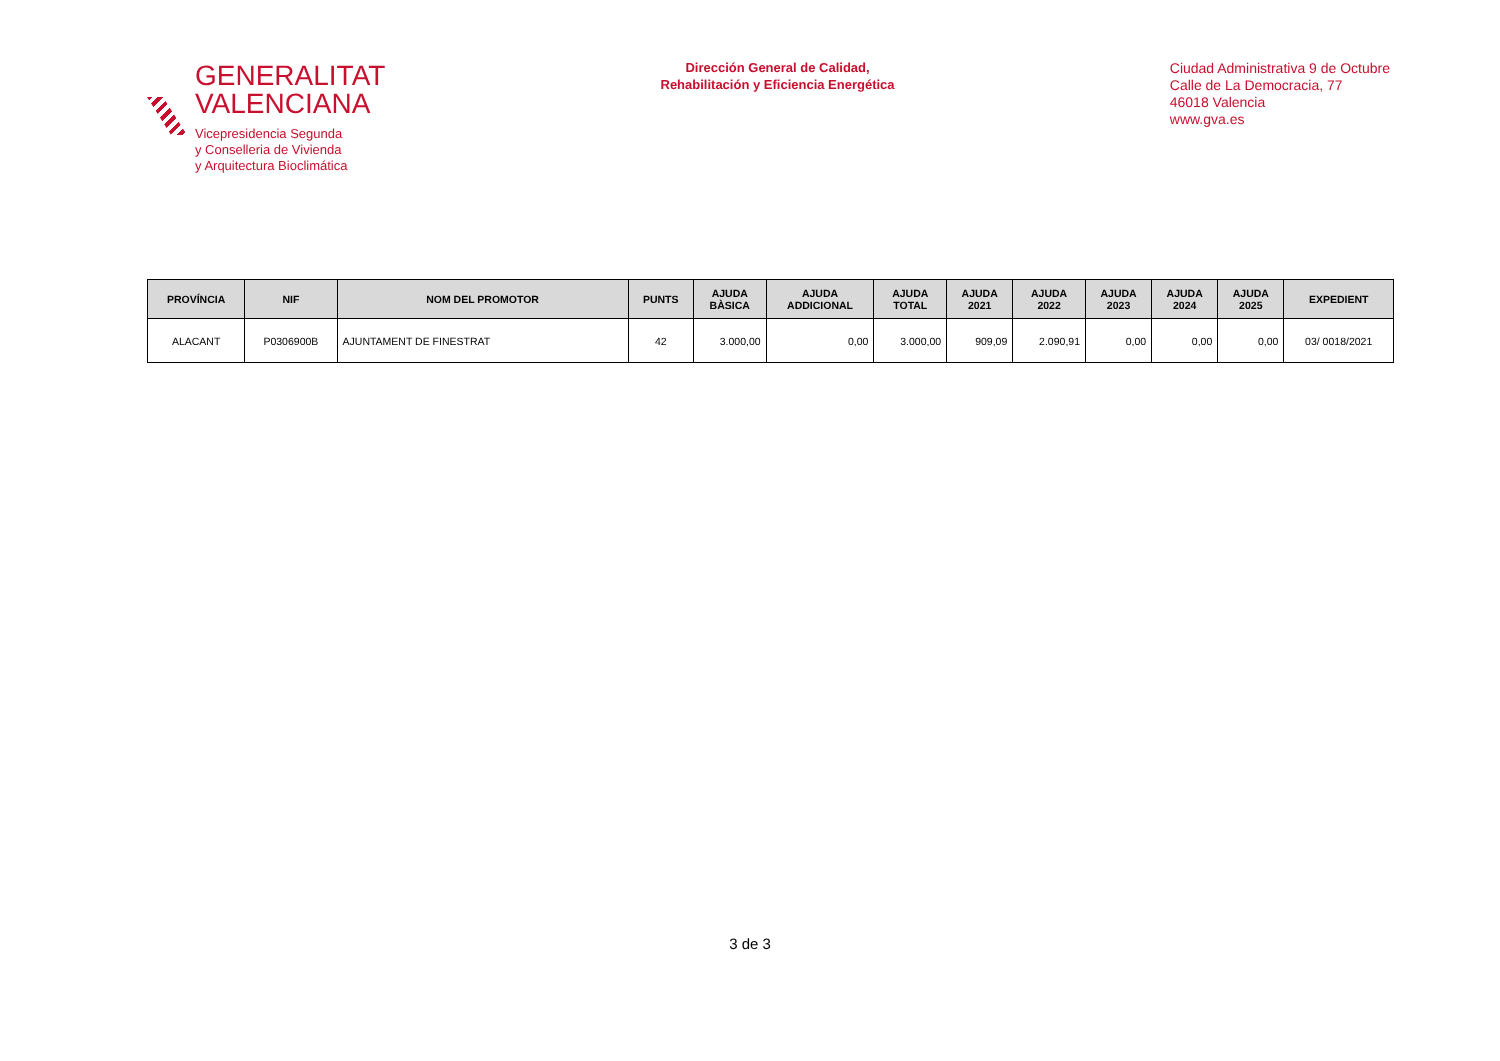GENERALITAT
VALENCIANA
Vicepresidencia Segunda
y Conselleria de Vivienda
y Arquitectura Bioclimática
Dirección General de Calidad,
Rehabilitación y Eficiencia Energética
Ciudad Administrativa 9 de Octubre
Calle de La Democracia, 77
46018 Valencia
www.gva.es
| PROVÍNCIA | NIF | NOM DEL PROMOTOR | PUNTS | AJUDA BÀSICA | AJUDA ADDICIONAL | AJUDA TOTAL | AJUDA 2021 | AJUDA 2022 | AJUDA 2023 | AJUDA 2024 | AJUDA 2025 | EXPEDIENT |
| --- | --- | --- | --- | --- | --- | --- | --- | --- | --- | --- | --- | --- |
| ALACANT | P0306900B | AJUNTAMENT DE FINESTRAT | 42 | 3.000,00 | 0,00 | 3.000,00 | 909,09 | 2.090,91 | 0,00 | 0,00 | 0,00 | 03/ 0018/2021 |
3 de 3